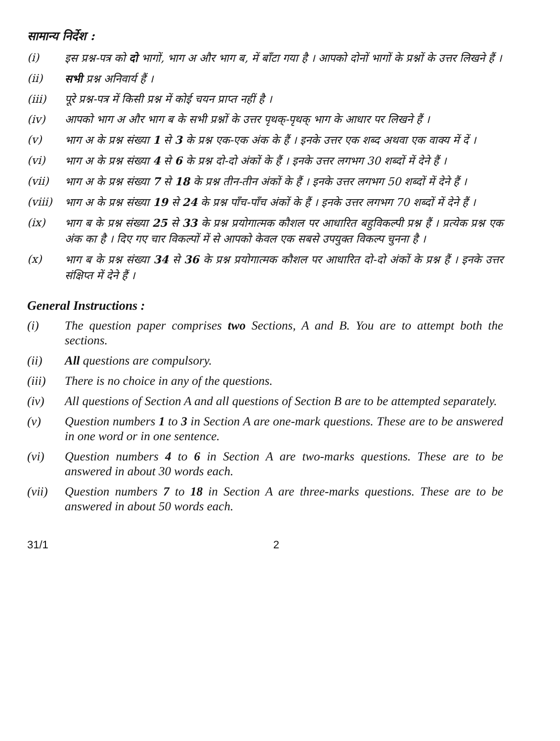सामान्य निर्देश :
(i) इस प्रश्न-पत्र को दो भागों, भाग अ और भाग ब, में बाँटा गया है । आपको दोनों भागों के प्रश्नों के उत्तर लिखने हैं ।
(ii) सभी प्रश्न अनिवार्य हैं ।
(iii) पूरे प्रश्न-पत्र में किसी प्रश्न में कोई चयन प्राप्त नहीं है ।
(iv) आपको भाग अ और भाग ब के सभी प्रश्नों के उत्तर पृथक्-पृथक् भाग के आधार पर लिखने हैं ।
(v) भाग अ के प्रश्न संख्या 1 से 3 के प्रश्न एक-एक अंक के हैं । इनके उत्तर एक शब्द अथवा एक वाक्य में दें ।
(vi) भाग अ के प्रश्न संख्या 4 से 6 के प्रश्न दो-दो अंकों के हैं । इनके उत्तर लगभग 30 शब्दों में देने हैं ।
(vii) भाग अ के प्रश्न संख्या 7 से 18 के प्रश्न तीन-तीन अंकों के हैं । इनके उत्तर लगभग 50 शब्दों में देने हैं ।
(viii)
भाग अ के प्रश्न संख्या 19 से 24 के प्रश्न पाँच-पाँच अंकों के हैं । इनके उत्तर लगभग 70 शब्दों में देने हैं ।
(ix) भाग ब के प्रश्न संख्या 25 से 33 के प्रश्न प्रयोगात्मक कौशल पर आधारित बहुविकल्पी प्रश्न हैं । प्रत्येक प्रश्न एक अंक का है । दिए गए चार विकल्पों में से आपको केवल एक सबसे उपयुक्त विकल्प चुनना है ।
(x) भाग ब के प्रश्न संख्या 34 से 36 के प्रश्न प्रयोगात्मक कौशल पर आधारित दो-दो अंकों के प्रश्न हैं । इनके उत्तर संक्षिप्त में देने हैं ।
General Instructions :
(i) The question paper comprises two Sections, A and B. You are to attempt both the sections.
(ii) All questions are compulsory.
(iii) There is no choice in any of the questions.
(iv) All questions of Section A and all questions of Section B are to be attempted separately.
(v) Question numbers 1 to 3 in Section A are one-mark questions. These are to be answered in one word or in one sentence.
(vi) Question numbers 4 to 6 in Section A are two-marks questions. These are to be answered in about 30 words each.
(vii) Question numbers 7 to 18 in Section A are three-marks questions. These are to be answered in about 50 words each.
31/1 2